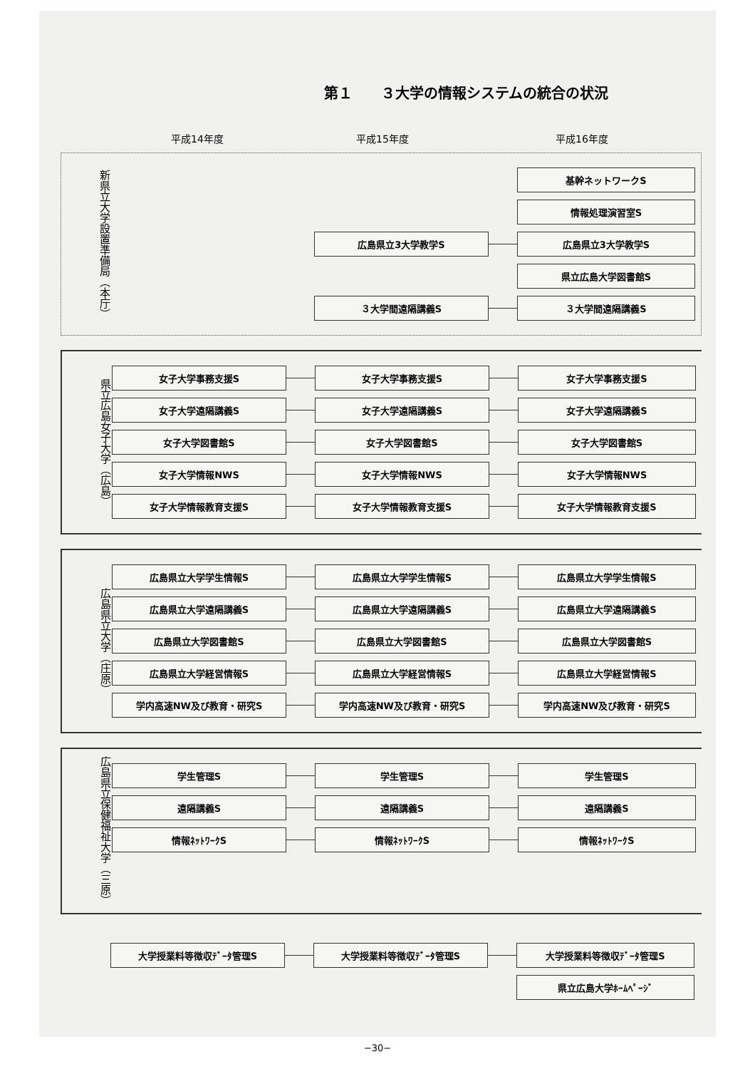第１　　３大学の情報システムの統合の状況
平成14年度
平成15年度
平成16年度
新県立大学設置準備局（本庁）
基幹ネットワークS
情報処理演習室S
広島県立3大学教学S
広島県立3大学教学S
県立広島大学図書館S
３大学間遠隔講義S
３大学間遠隔講義S
県立広島女子大学（広島）
女子大学事務支援S
女子大学事務支援S
女子大学事務支援S
女子大学遠隔講義S
女子大学遠隔講義S
女子大学遠隔講義S
女子大学図書館S
女子大学図書館S
女子大学図書館S
女子大学情報NWS
女子大学情報NWS
女子大学情報NWS
女子大学情報教育支援S
女子大学情報教育支援S
女子大学情報教育支援S
広島県立大学（庄原）
広島県立大学学生情報S
広島県立大学学生情報S
広島県立大学学生情報S
広島県立大学遠隔講義S
広島県立大学遠隔講義S
広島県立大学遠隔講義S
広島県立大学図書館S
広島県立大学図書館S
広島県立大学図書館S
広島県立大学経営情報S
広島県立大学経営情報S
広島県立大学経営情報S
学内高速NW及び教育・研究S
学内高速NW及び教育・研究S
学内高速NW及び教育・研究S
広島県立保健福祉大学（三原）
学生管理S
学生管理S
学生管理S
遠隔講義S
遠隔講義S
遠隔講義S
情報ﾈｯﾄﾜｰｸS
情報ﾈｯﾄﾜｰｸS
情報ﾈｯﾄﾜｰｸS
大学授業料等徴収ﾃﾞｰﾀ管理S
大学授業料等徴収ﾃﾞｰﾀ管理S
大学授業料等徴収ﾃﾞｰﾀ管理S
県立広島大学ﾎｰﾑﾍﾟｰｼﾞ
−30−